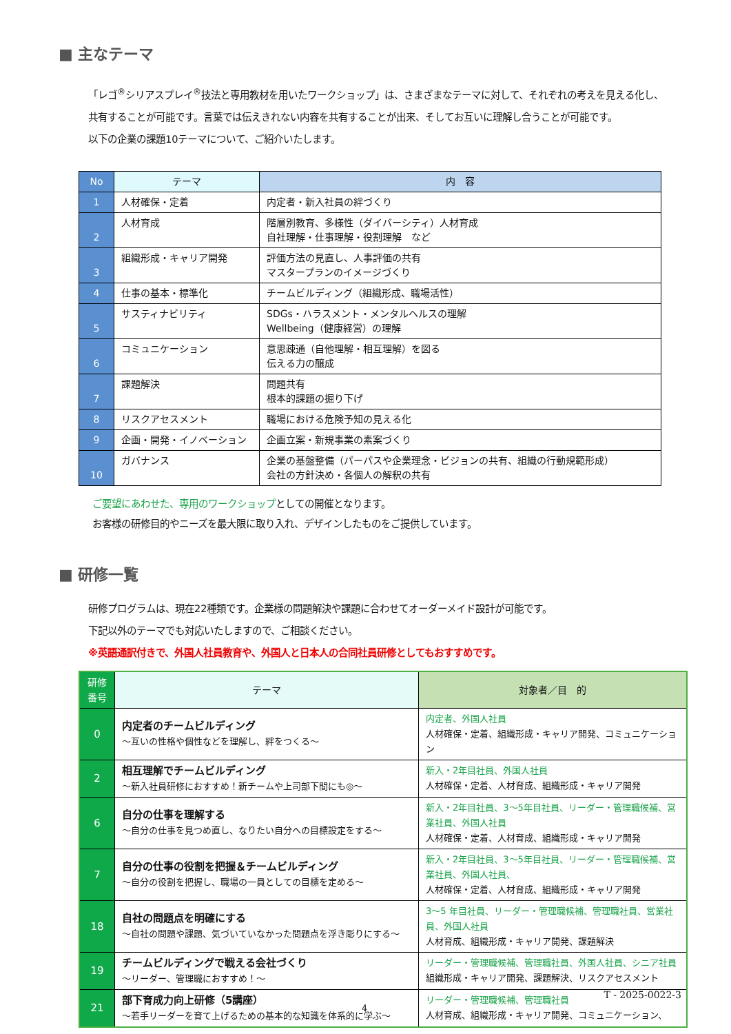■ 主なテーマ
「レゴ<sup>®</sup>シリアスプレイ<sup>®</sup>技法と専用教材を用いたワークショップ」は、さまざまなテーマに対して、それぞれの考えを見える化し、
共有することが可能です。言葉では伝えきれない内容を共有することが出来、そしてお互いに理解し合うことが可能です。
以下の企業の課題10テーマについて、ご紹介いたします。
| No | テーマ | 内 容 |
| --- | --- | --- |
| 1 | 人材確保・定着 | 内定者・新入社員の絆づくり |
| 2 | 人材育成 | 階層別教育、多様性（ダイバーシティ）人材育成 自社理解・仕事理解・役割理解 など |
| 3 | 組織形成・キャリア開発 | 評価方法の見直し、人事評価の共有 マスタープランのイメージづくり |
| 4 | 仕事の基本・標準化 | チームビルディング（組織形成、職場活性） |
| 5 | サスティナビリティ | SDGs・ハラスメント・メンタルヘルスの理解 Wellbeing（健康経営）の理解 |
| 6 | コミュニケーション | 意思疎通（自他理解・相互理解）を図る 伝える力の醸成 |
| 7 | 課題解決 | 問題共有 根本的課題の掘り下げ |
| 8 | リスクアセスメント | 職場における危険予知の見える化 |
| 9 | 企画・開発・イノベーション | 企画立案・新規事業の素案づくり |
| 10 | ガバナンス | 企業の基盤整備（パーパスや企業理念・ビジョンの共有、組織の行動規範形成） 会社の方針決め・各個人の解釈の共有 |
ご要望にあわせた、専用のワークショップとしての開催となります。
お客様の研修目的やニーズを最大限に取り入れ、デザインしたものをご提供しています。
■ 研修一覧
研修プログラムは、現在22種類です。企業様の問題解決や課題に合わせてオーダーメイド設計が可能です。
下記以外のテーマでも対応いたしますので、ご相談ください。
※英語通訳付きで、外国人社員教育や、外国人と日本人の合同社員研修としてもおすすめです。
| 研修 番号 | テーマ | 対象者／目 的 |
| --- | --- | --- |
| 0 | 内定者のチームビルディング ～互いの性格や個性などを理解し、絆をつくる～ | 内定者、外国人社員 人材確保・定着、組織形成・キャリア開発、コミュニケーション |
| 2 | 相互理解でチームビルディング ～新入社員研修におすすめ！新チームや上司部下間にも◎～ | 新入・2年目社員、外国人社員 人材確保・定着、人材育成、組織形成・キャリア開発 |
| 6 | 自分の仕事を理解する ～自分の仕事を見つめ直し、なりたい自分への目標設定をする～ | 新入・2年目社員、3～5年目社員、リーダー・管理職候補、営業社員、外国人社員 人材確保・定着、人材育成、組織形成・キャリア開発 |
| 7 | 自分の仕事の役割を把握＆チームビルディング ～自分の役割を把握し、職場の一員としての目標を定める～ | 新入・2年目社員、3～5年目社員、リーダー・管理職候補、営業社員、外国人社員、 人材確保・定着、人材育成、組織形成・キャリア開発 |
| 18 | 自社の問題点を明確にする ～自社の問題や課題、気づいていなかった問題点を浮き彫りにする～ | 3～5 年目社員、リーダー・管理職候補、管理職社員、営業社員、外国人社員 人材育成、組織形成・キャリア開発、課題解決 |
| 19 | チームビルディングで戦える会社づくり ～リーダー、管理職におすすめ！～ | リーダー・管理職候補、管理職社員、外国人社員、シニア社員 組織形成・キャリア開発、課題解決、リスクアセスメント |
| 21 | 部下育成力向上研修（5講座） ～若手リーダーを育て上げるための基本的な知識を体系的に学ぶ～ | リーダー・管理職候補、管理職社員 人材育成、組織形成・キャリア開発、コミュニケーション、 |
T - 2025-0022-3
4